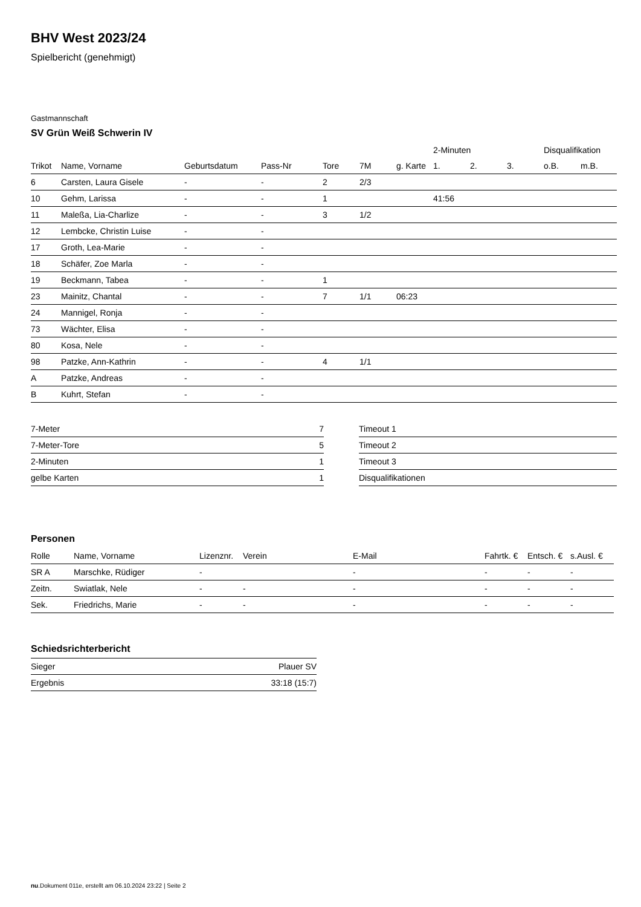BHV West 2023/24
Spielbericht (genehmigt)
Gastmannschaft
SV Grün Weiß Schwerin IV
| | | | | | | | 2-Minuten | | | Disqualifikation | |
| --- | --- | --- | --- | --- | --- | --- | --- | --- | --- | --- | --- |
| Trikot | Name, Vorname | Geburtsdatum | Pass-Nr | Tore | 7M | g. Karte | 1. | 2. | 3. | o.B. | m.B. |
| 6 | Carsten, Laura Gisele | - | - | 2 | 2/3 | | | | | | |
| 10 | Gehm, Larissa | - | - | 1 | | | 41:56 | | | | |
| 11 | Maleßa, Lia-Charlize | - | - | 3 | 1/2 | | | | | | |
| 12 | Lembcke, Christin Luise | - | - | | | | | | | | |
| 17 | Groth, Lea-Marie | - | - | | | | | | | | |
| 18 | Schäfer, Zoe Marla | - | - | | | | | | | | |
| 19 | Beckmann, Tabea | - | - | 1 | | | | | | | |
| 23 | Mainitz, Chantal | - | - | 7 | 1/1 | 06:23 | | | | | |
| 24 | Mannigel, Ronja | - | - | | | | | | | | |
| 73 | Wächter, Elisa | - | - | | | | | | | | |
| 80 | Kosa, Nele | - | - | | | | | | | | |
| 98 | Patzke, Ann-Kathrin | - | - | 4 | 1/1 | | | | | | |
| A | Patzke, Andreas | - | - | | | | | | | | |
| B | Kuhrt, Stefan | - | - | | | | | | | | |
| 7-Meter | 7 |
| 7-Meter-Tore | 5 |
| 2-Minuten | 1 |
| gelbe Karten | 1 |
| Timeout 1 |
| Timeout 2 |
| Timeout 3 |
| Disqualifikationen |
Personen
| Rolle | Name, Vorname | Lizenznr. | Verein | E-Mail | Fahrtk. € | Entsch. € | s.Ausl. € |
| --- | --- | --- | --- | --- | --- | --- | --- |
| SR A | Marschke, Rüdiger | - | | - | - | - | - |
| Zeitn. | Swiatlak, Nele | - | - | - | - | - | - |
| Sek. | Friedrichs, Marie | - | - | - | - | - | - |
Schiedsrichterbericht
| Sieger | Plauer SV |
| Ergebnis | 33:18 (15:7) |
nu.Dokument 011e, erstellt am 06.10.2024 23:22 | Seite 2